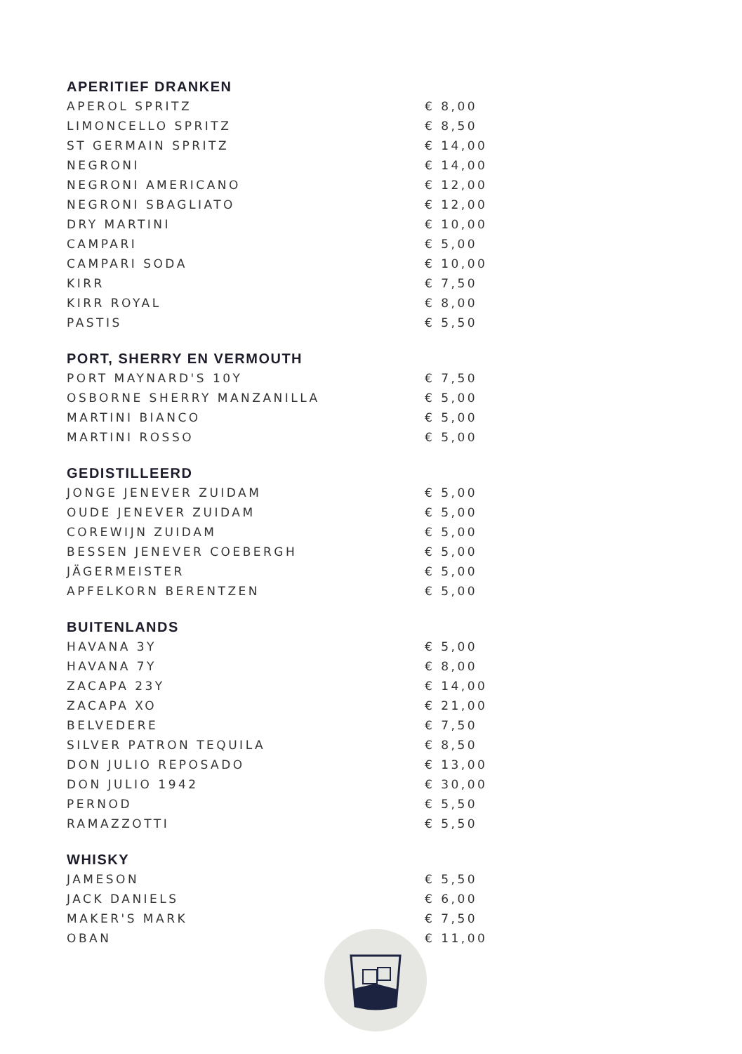APERITIEF DRANKEN
| APEROL SPRITZ | € 8,00 |
| LIMONCELLO SPRITZ | € 8,50 |
| ST GERMAIN SPRITZ | € 14,00 |
| NEGRONI | € 14,00 |
| NEGRONI AMERICANO | € 12,00 |
| NEGRONI SBAGLIATO | € 12,00 |
| DRY MARTINI | € 10,00 |
| CAMPARI | € 5,00 |
| CAMPARI SODA | € 10,00 |
| KIRR | € 7,50 |
| KIRR ROYAL | € 8,00 |
| PASTIS | € 5,50 |
PORT, SHERRY EN VERMOUTH
| PORT MAYNARD'S 10Y | € 7,50 |
| OSBORNE SHERRY MANZANILLA | € 5,00 |
| MARTINI BIANCO | € 5,00 |
| MARTINI ROSSO | € 5,00 |
GEDISTILLEERD
| JONGE JENEVER ZUIDAM | € 5,00 |
| OUDE JENEVER ZUIDAM | € 5,00 |
| COREWIJN ZUIDAM | € 5,00 |
| BESSEN JENEVER COEBERGH | € 5,00 |
| JÄGERMEISTER | € 5,00 |
| APFELKORN BERENTZEN | € 5,00 |
BUITENLANDS
| HAVANA 3Y | € 5,00 |
| HAVANA 7Y | € 8,00 |
| ZACAPA 23Y | € 14,00 |
| ZACAPA XO | € 21,00 |
| BELVEDERE | € 7,50 |
| SILVER PATRON TEQUILA | € 8,50 |
| DON JULIO REPOSADO | € 13,00 |
| DON JULIO 1942 | € 30,00 |
| PERNOD | € 5,50 |
| RAMAZZOTTI | € 5,50 |
WHISKY
| JAMESON | € 5,50 |
| JACK DANIELS | € 6,00 |
| MAKER'S MARK | € 7,50 |
| OBAN | € 11,00 |